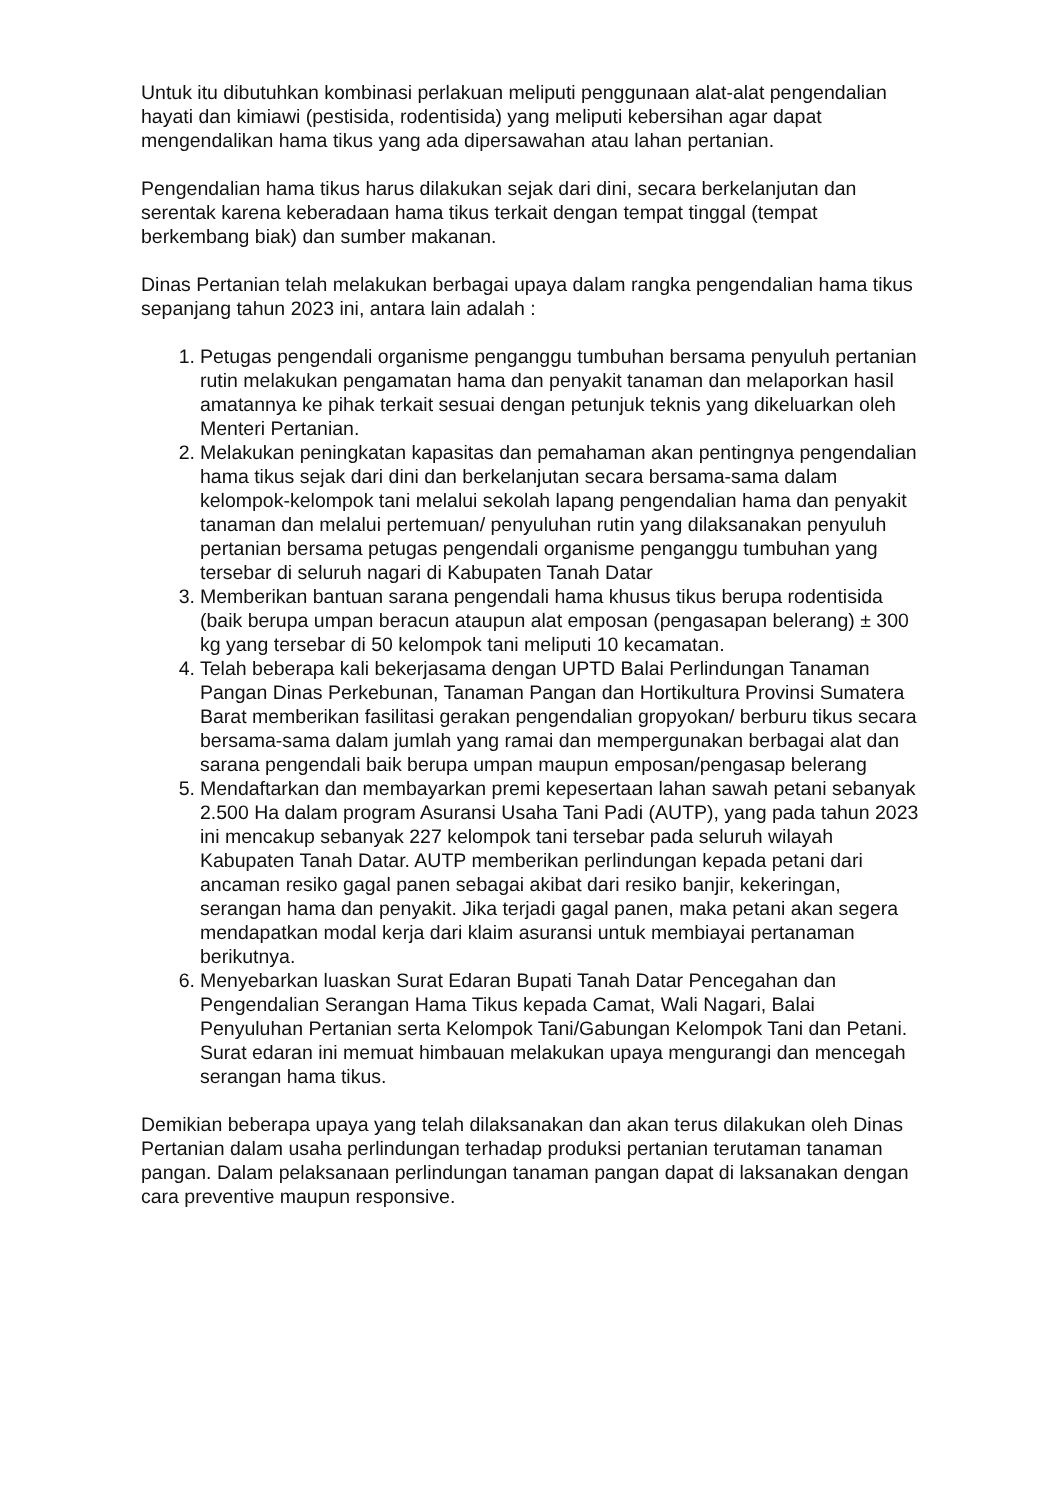Untuk itu dibutuhkan kombinasi perlakuan meliputi penggunaan alat-alat pengendalian hayati dan kimiawi (pestisida, rodentisida) yang meliputi kebersihan agar dapat mengendalikan hama tikus yang ada dipersawahan atau lahan pertanian.
Pengendalian hama tikus harus dilakukan sejak dari dini, secara berkelanjutan dan serentak karena keberadaan hama tikus terkait dengan tempat tinggal (tempat berkembang biak) dan sumber makanan.
Dinas Pertanian telah melakukan berbagai upaya dalam rangka pengendalian hama tikus sepanjang tahun 2023 ini, antara lain adalah :
1. Petugas pengendali organisme penganggu tumbuhan bersama penyuluh pertanian rutin melakukan pengamatan hama dan penyakit tanaman dan melaporkan hasil amatannya ke pihak terkait sesuai dengan petunjuk teknis yang dikeluarkan oleh Menteri Pertanian.
2. Melakukan peningkatan kapasitas dan pemahaman akan pentingnya pengendalian hama tikus sejak dari dini dan berkelanjutan secara bersama-sama dalam kelompok-kelompok tani melalui sekolah lapang pengendalian hama dan penyakit tanaman dan melalui pertemuan/ penyuluhan rutin yang dilaksanakan penyuluh pertanian bersama petugas pengendali organisme penganggu tumbuhan yang tersebar di seluruh nagari di Kabupaten Tanah Datar
3. Memberikan bantuan sarana pengendali hama khusus tikus berupa rodentisida (baik berupa umpan beracun ataupun alat emposan (pengasapan belerang) ± 300 kg yang tersebar di 50 kelompok tani meliputi 10 kecamatan.
4. Telah beberapa kali bekerjasama dengan UPTD Balai Perlindungan Tanaman Pangan Dinas Perkebunan, Tanaman Pangan dan Hortikultura Provinsi Sumatera Barat memberikan fasilitasi gerakan pengendalian gropyokan/ berburu tikus secara bersama-sama dalam jumlah yang ramai dan mempergunakan berbagai alat dan sarana pengendali baik berupa umpan maupun emposan/pengasap belerang
5. Mendaftarkan dan membayarkan premi kepesertaan lahan sawah petani sebanyak 2.500 Ha dalam program Asuransi Usaha Tani Padi (AUTP), yang pada tahun 2023 ini mencakup sebanyak 227 kelompok tani tersebar pada seluruh wilayah Kabupaten Tanah Datar. AUTP memberikan perlindungan kepada petani dari ancaman resiko gagal panen sebagai akibat dari resiko banjir, kekeringan, serangan hama dan penyakit. Jika terjadi gagal panen, maka petani akan segera mendapatkan modal kerja dari klaim asuransi untuk membiayai pertanaman berikutnya.
6. Menyebarkan luaskan Surat Edaran Bupati Tanah Datar Pencegahan dan Pengendalian Serangan Hama Tikus kepada Camat, Wali Nagari, Balai Penyuluhan Pertanian serta Kelompok Tani/Gabungan Kelompok Tani dan Petani. Surat edaran ini memuat himbauan melakukan upaya mengurangi dan mencegah serangan hama tikus.
Demikian beberapa upaya yang telah dilaksanakan dan akan terus dilakukan oleh Dinas Pertanian dalam usaha perlindungan terhadap produksi pertanian terutaman tanaman pangan. Dalam pelaksanaan perlindungan tanaman pangan dapat di laksanakan dengan cara preventive maupun responsive.